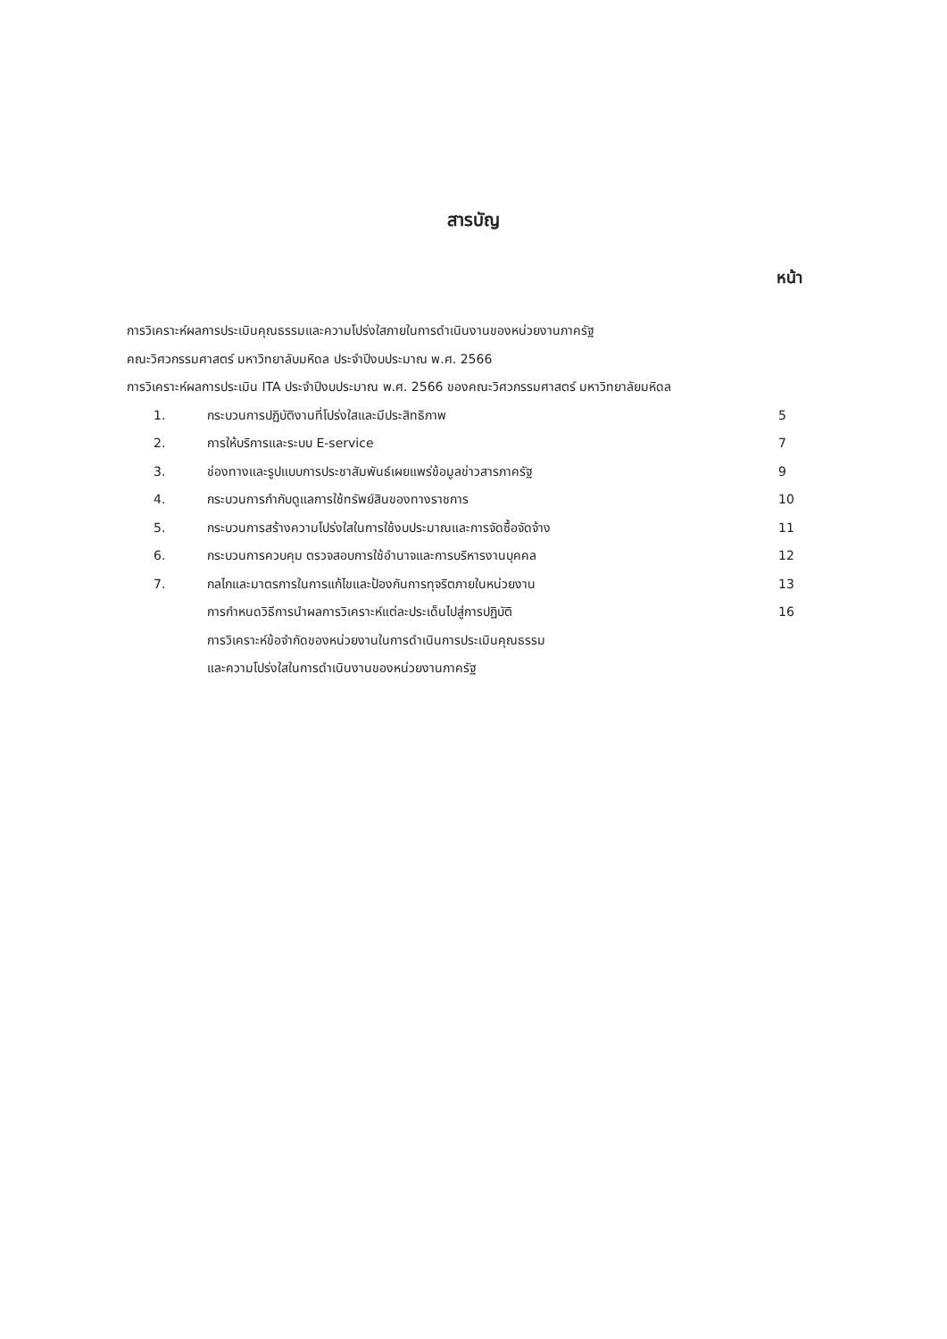สารบัญ
หน้า
การวิเคราะห์ผลการประเมินคุณธรรมและความโปร่งใสภายในการดำเนินงานของหน่วยงานภาครัฐ
คณะวิศวกรรมศาสตร์ มหาวิทยาลับมหิดล ประจำปีงบประมาณ พ.ศ. 2566
การวิเคราะห์ผลการประเมิน ITA ประจำปีงบประมาณ พ.ศ. 2566 ของคณะวิศวกรรมศาสตร์ มหาวิทยาลัยมหิดล
1. กระบวนการปฏิบัติงานที่โปร่งใสและมีประสิทธิภาพ 5
2. การให้บริการและระบบ E-service 7
3. ช่องทางและรูปแบบการประชาสัมพันธ์เผยแพร่ข้อมูลข่าวสารภาครัฐ 9
4. กระบวนการกำกับดูแลการใช้ทรัพย์สินของทางราชการ 10
5. กระบวนการสร้างความโปร่งใสในการใช้งบประมาณและการจัดซื้อจัดจ้าง 11
6. กระบวนการควบคุม ตรวจสอบการใช้อำนาจและการบริหารงานบุคคล 12
7. กลไกและมาตรการในการแก้ไขและป้องกันการทุจริตภายในหน่วยงาน 13
การกำหนดวิธีการนำผลการวิเคราะห์แต่ละประเด็นไปสู่การปฏิบัติ 16
การวิเคราะห์ข้อจำกัดของหน่วยงานในการดำเนินการประเมินคุณธรรม
และความโปร่งใสในการดำเนินงานของหน่วยงานภาครัฐ